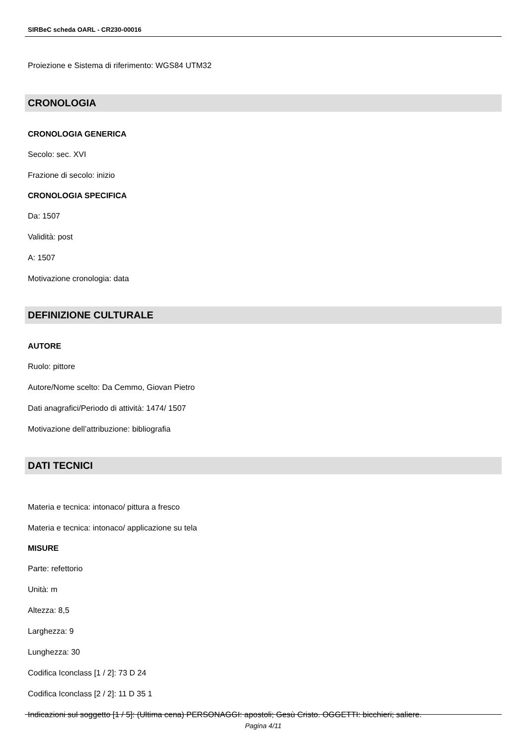SIRBeC scheda OARL - CR230-00016
Proiezione e Sistema di riferimento: WGS84 UTM32
CRONOLOGIA
CRONOLOGIA GENERICA
Secolo: sec. XVI
Frazione di secolo: inizio
CRONOLOGIA SPECIFICA
Da: 1507
Validità: post
A: 1507
Motivazione cronologia: data
DEFINIZIONE CULTURALE
AUTORE
Ruolo: pittore
Autore/Nome scelto: Da Cemmo, Giovan Pietro
Dati anagrafici/Periodo di attività: 1474/ 1507
Motivazione dell’attribuzione: bibliografia
DATI TECNICI
Materia e tecnica: intonaco/ pittura a fresco
Materia e tecnica: intonaco/ applicazione su tela
MISURE
Parte: refettorio
Unità: m
Altezza: 8,5
Larghezza: 9
Lunghezza: 30
Codifica Iconclass [1 / 2]: 73 D 24
Codifica Iconclass [2 / 2]: 11 D 35 1
Indicazioni sul soggetto [1 / 5]: (Ultima cena) PERSONAGGI: apostoli; Gesù Cristo. OGGETTI: bicchieri; saliere.
Pagina 4/11